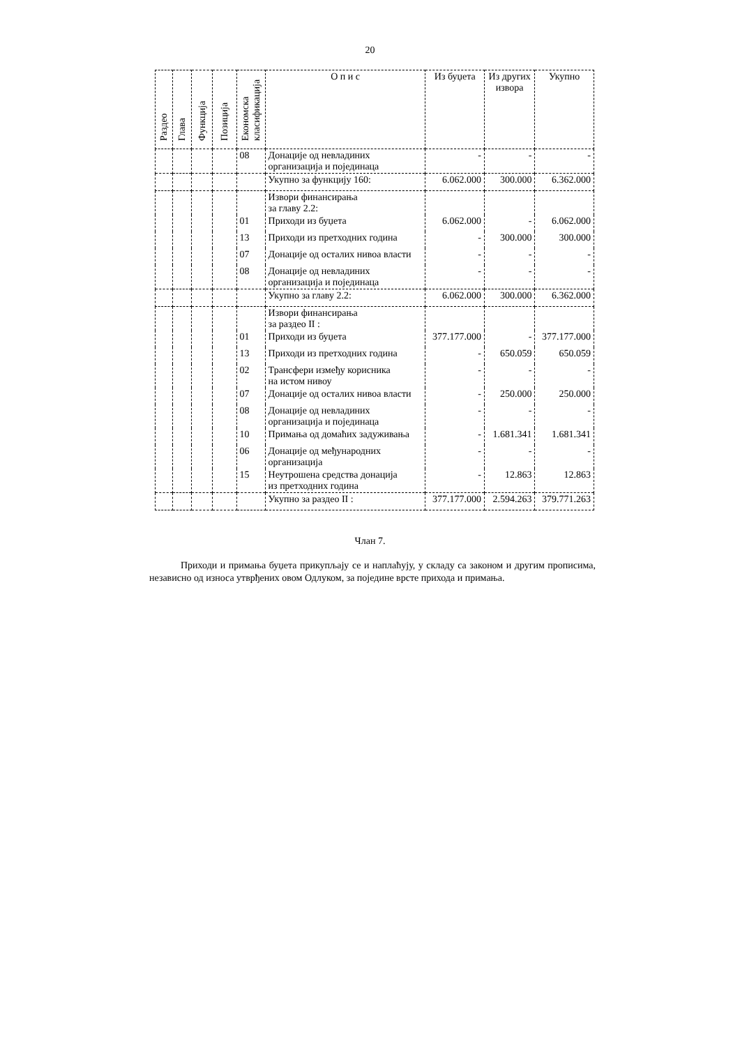20
| Раздео | Глава | Функција | Позиција | Економска класификација | О п и с | Из буџета | Из других извора | Укупно |
| --- | --- | --- | --- | --- | --- | --- | --- | --- |
| | | | | 08 | Донације од невладиних организација и појединаца | - | - | - |
| | | | | | Укупно за функцију 160: | 6.062.000 | 300.000 | 6.362.000 |
| | | | | | Извори финансирања за главу 2.2: | | | |
| | | | | 01 | Приходи из буџета | 6.062.000 | - | 6.062.000 |
| | | | | 13 | Приходи из претходних година | - | 300.000 | 300.000 |
| | | | | 07 | Донације од осталих нивоа власти | - | - | - |
| | | | | 08 | Донације од невладиних организација и појединаца | - | - | - |
| | | | | | Укупно за главу 2.2: | 6.062.000 | 300.000 | 6.362.000 |
| | | | | | Извори финансирања за раздео II : | | | |
| | | | | 01 | Приходи из буџета | 377.177.000 | - | 377.177.000 |
| | | | | 13 | Приходи из претходних година | - | 650.059 | 650.059 |
| | | | | 02 | Трансфери између корисника на истом нивоу | - | - | - |
| | | | | 07 | Донације од осталих нивоа власти | - | 250.000 | 250.000 |
| | | | | 08 | Донације од невладиних организација и појединаца | - | - | - |
| | | | | 10 | Примања од домаћих задуживања | - | 1.681.341 | 1.681.341 |
| | | | | 06 | Донације од међународних организација | - | - | - |
| | | | | 15 | Неутрошена средства донација из претходних година | - | 12.863 | 12.863 |
| | | | | | Укупно за раздео II : | 377.177.000 | 2.594.263 | 379.771.263 |
Члан 7.
Приходи и примања буџета прикупљају се и наплаћују, у складу са законом и другим прописима, независно од износа утврђених овом Одлуком, за поједине врсте прихода и примања.